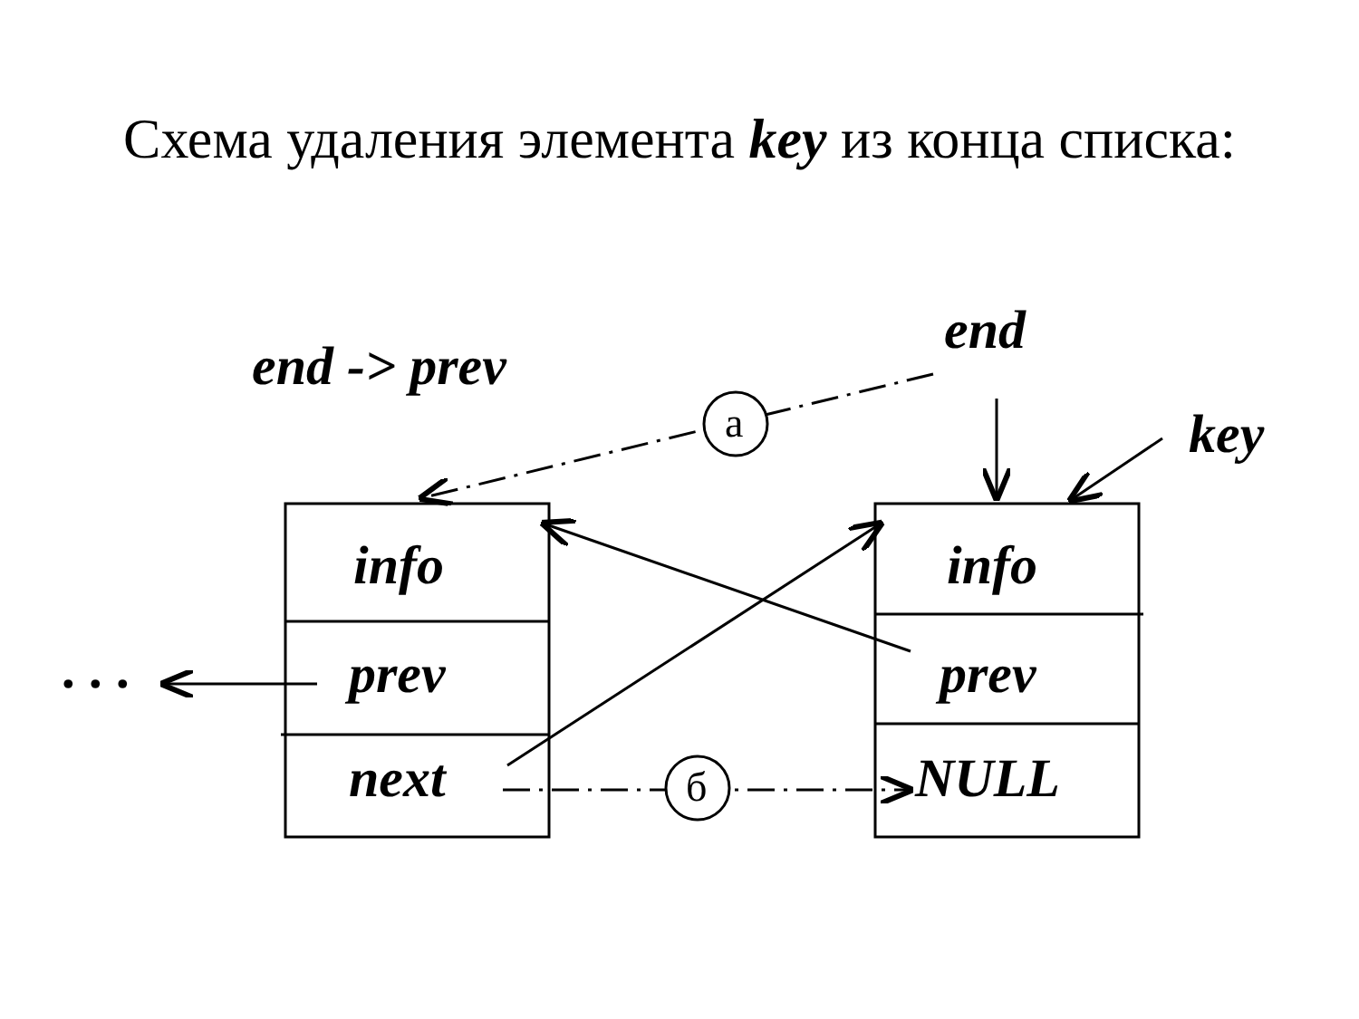Схема удаления элемента key из конца списка:
end -> prev
end
key
. . .
info
prev
next
info
prev
NULL
а
б